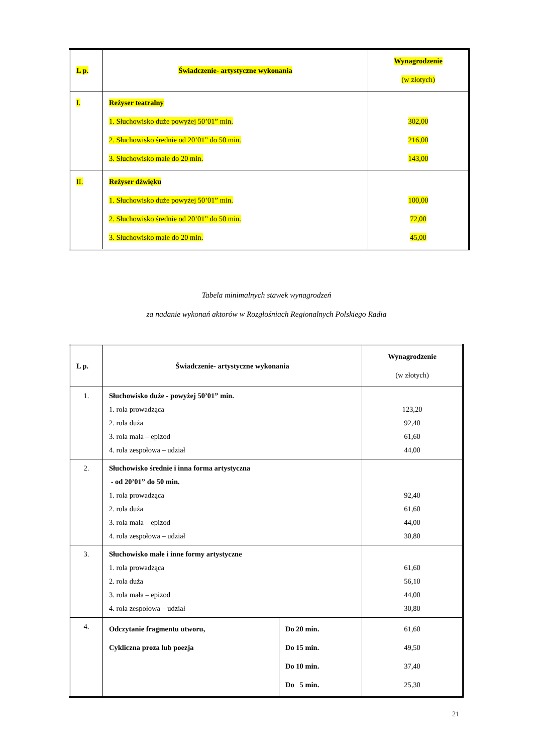| L p. | Świadczenie- artystyczne wykonania | Wynagrodzenie (w złotych) |
| --- | --- | --- |
| I. | Reżyser teatralny 1. Słuchowisko duże powyżej 50’01” min. 2. Słuchowisko średnie od 20’01” do 50 min. 3. Słuchowisko małe do 20 min. | 302,00 216,00 143,00 |
| II. | Reżyser dźwięku 1. Słuchowisko duże powyżej 50’01” min. 2. Słuchowisko średnie od 20’01” do 50 min. 3. Słuchowisko małe do 20 min. | 100,00 72,00 45,00 |
Tabela minimalnych stawek wynagrodzeń
za nadanie wykonań aktorów w Rozgłośniach Regionalnych Polskiego Radia
| L p. | Świadczenie- artystyczne wykonania | | Wynagrodzenie (w złotych) |
| --- | --- | --- | --- |
| 1. | Słuchowisko duże - powyżej 50’01” min. 1. rola prowadząca 2. rola duża 3. rola mała – epizod 4. rola zespołowa – udział | | 123,20 92,40 61,60 44,00 |
| 2. | Słuchowisko średnie i inna forma artystyczna - od 20’01” do 50 min. 1. rola prowadząca 2. rola duża 3. rola mała – epizod 4. rola zespołowa – udział | | 92,40 61,60 44,00 30,80 |
| 3. | Słuchowisko małe i inne formy artystyczne 1. rola prowadząca 2. rola duża 3. rola mała – epizod 4. rola zespołowa – udział | | 61,60 56,10 44,00 30,80 |
| 4. | Odczytanie fragmentu utworu, Cykliczna proza lub poezja | Do 20 min. Do 15 min. Do 10 min. Do 5 min. | 61,60 49,50 37,40 25,30 |
21